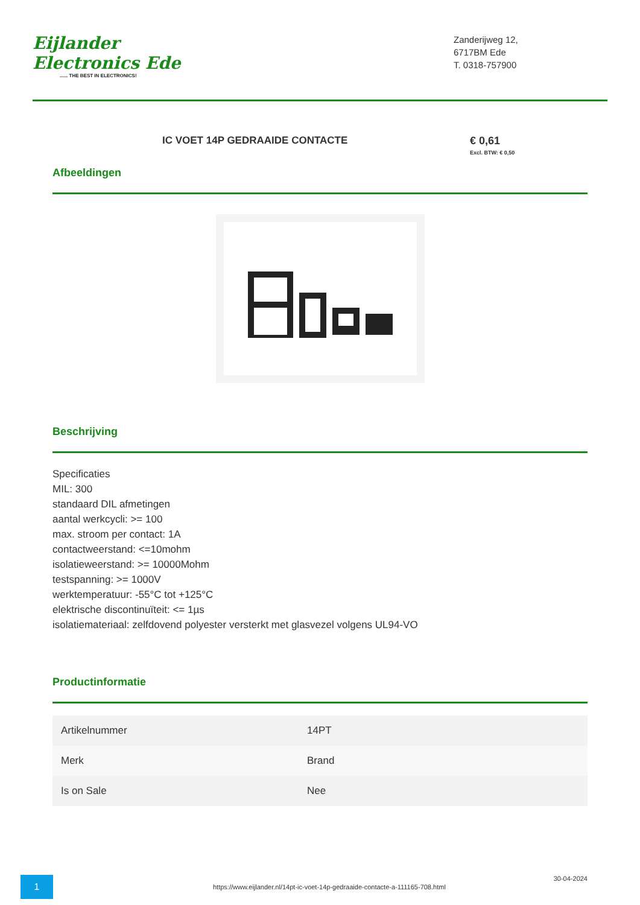Eijlander Electronics Ede...... THE BEST IN ELECTRONICS!
Zanderijweg 12,
6717BM Ede
T. 0318-757900
IC VOET 14P GEDRAAIDE CONTACTE € 0,61
Excl. BTW: € 0,50
Afbeeldingen
Beschrijving
Specificaties
MIL: 300
standaard DIL afmetingen
aantal werkcycli: >= 100
max. stroom per contact: 1A
contactweerstand: <=10mohm
isolatieweerstand: >= 10000Mohm
testspanning: >= 1000V
werktemperatuur: -55°C tot +125°C
elektrische discontinuïteit: <= 1µs
isolatiemateriaal: zelfdovend polyester versterkt met glasvezel volgens UL94-VO
Productinformatie
| Artikelnummer | 14PT |
| Merk | Brand |
| Is on Sale | Nee |
1
https://www.eijlander.nl/14pt-ic-voet-14p-gedraaide-contacte-a-111165-708.html
30-04-2024